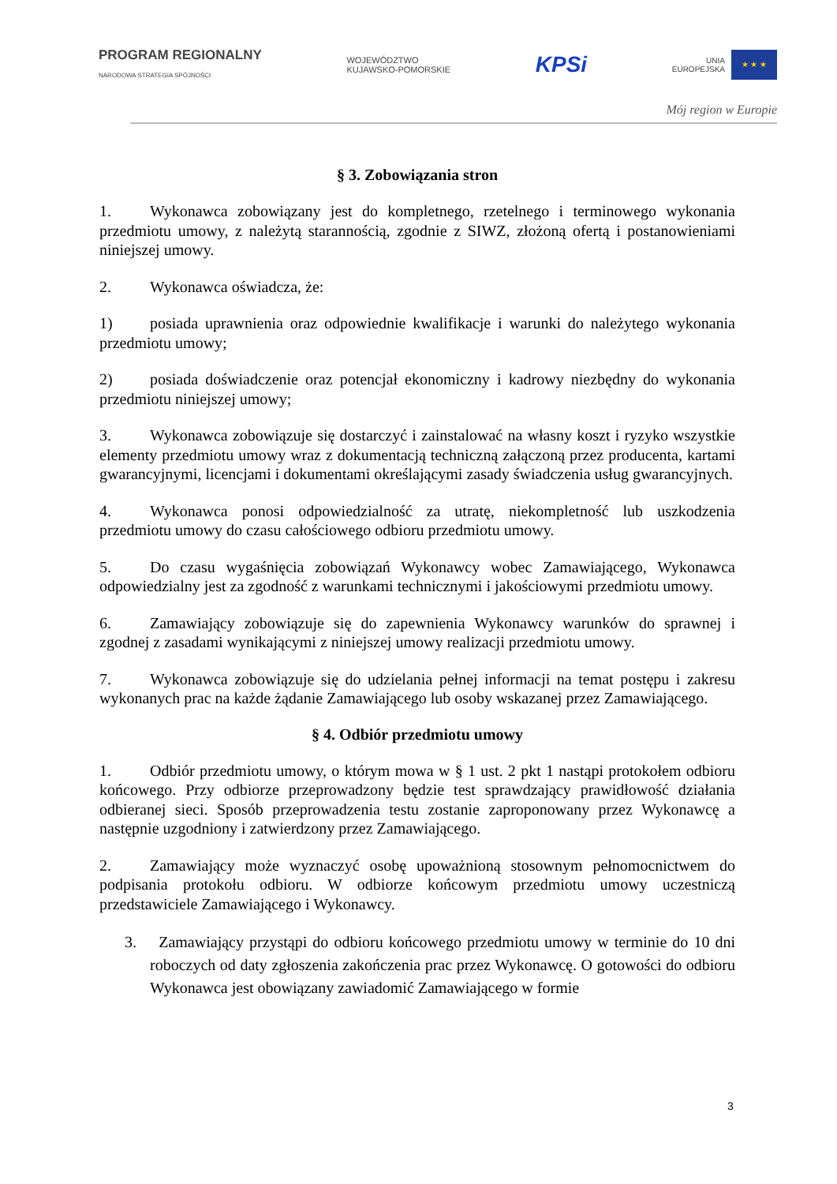PROGRAM REGIONALNY
NARODOWA STRATEGIA SPÓJNOŚCI
WOJEWÓDZTWO
KUJAWSKO-POMORSKIE
KPSi
UNIA
EUROPEJSKA
★ ★ ★
Mój region w Europie
§ 3. Zobowiązania stron
1. Wykonawca zobowiązany jest do kompletnego, rzetelnego i terminowego wykonania przedmiotu umowy, z należytą starannością, zgodnie z SIWZ, złożoną ofertą i postanowieniami niniejszej umowy.
2. Wykonawca oświadcza, że:
1) posiada uprawnienia oraz odpowiednie kwalifikacje i warunki do należytego wykonania przedmiotu umowy;
2) posiada doświadczenie oraz potencjał ekonomiczny i kadrowy niezbędny do wykonania przedmiotu niniejszej umowy;
3. Wykonawca zobowiązuje się dostarczyć i zainstalować na własny koszt i ryzyko wszystkie elementy przedmiotu umowy wraz z dokumentacją techniczną załączoną przez producenta, kartami gwarancyjnymi, licencjami i dokumentami określającymi zasady świadczenia usług gwarancyjnych.
4. Wykonawca ponosi odpowiedzialność za utratę, niekompletność lub uszkodzenia przedmiotu umowy do czasu całościowego odbioru przedmiotu umowy.
5. Do czasu wygaśnięcia zobowiązań Wykonawcy wobec Zamawiającego, Wykonawca odpowiedzialny jest za zgodność z warunkami technicznymi i jakościowymi przedmiotu umowy.
6. Zamawiający zobowiązuje się do zapewnienia Wykonawcy warunków do sprawnej i zgodnej z zasadami wynikającymi z niniejszej umowy realizacji przedmiotu umowy.
7. Wykonawca zobowiązuje się do udzielania pełnej informacji na temat postępu i zakresu wykonanych prac na każde żądanie Zamawiającego lub osoby wskazanej przez Zamawiającego.
§ 4. Odbiór przedmiotu umowy
1. Odbiór przedmiotu umowy, o którym mowa w § 1 ust. 2 pkt 1 nastąpi protokołem odbioru końcowego. Przy odbiorze przeprowadzony będzie test sprawdzający prawidłowość działania odbieranej sieci. Sposób przeprowadzenia testu zostanie zaproponowany przez Wykonawcę a następnie uzgodniony i zatwierdzony przez Zamawiającego.
2. Zamawiający może wyznaczyć osobę upoważnioną stosownym pełnomocnictwem do podpisania protokołu odbioru. W odbiorze końcowym przedmiotu umowy uczestniczą przedstawiciele Zamawiającego i Wykonawcy.
3. Zamawiający przystąpi do odbioru końcowego przedmiotu umowy w terminie do 10 dni roboczych od daty zgłoszenia zakończenia prac przez Wykonawcę. O gotowości do odbioru Wykonawca jest obowiązany zawiadomić Zamawiającego w formie
3